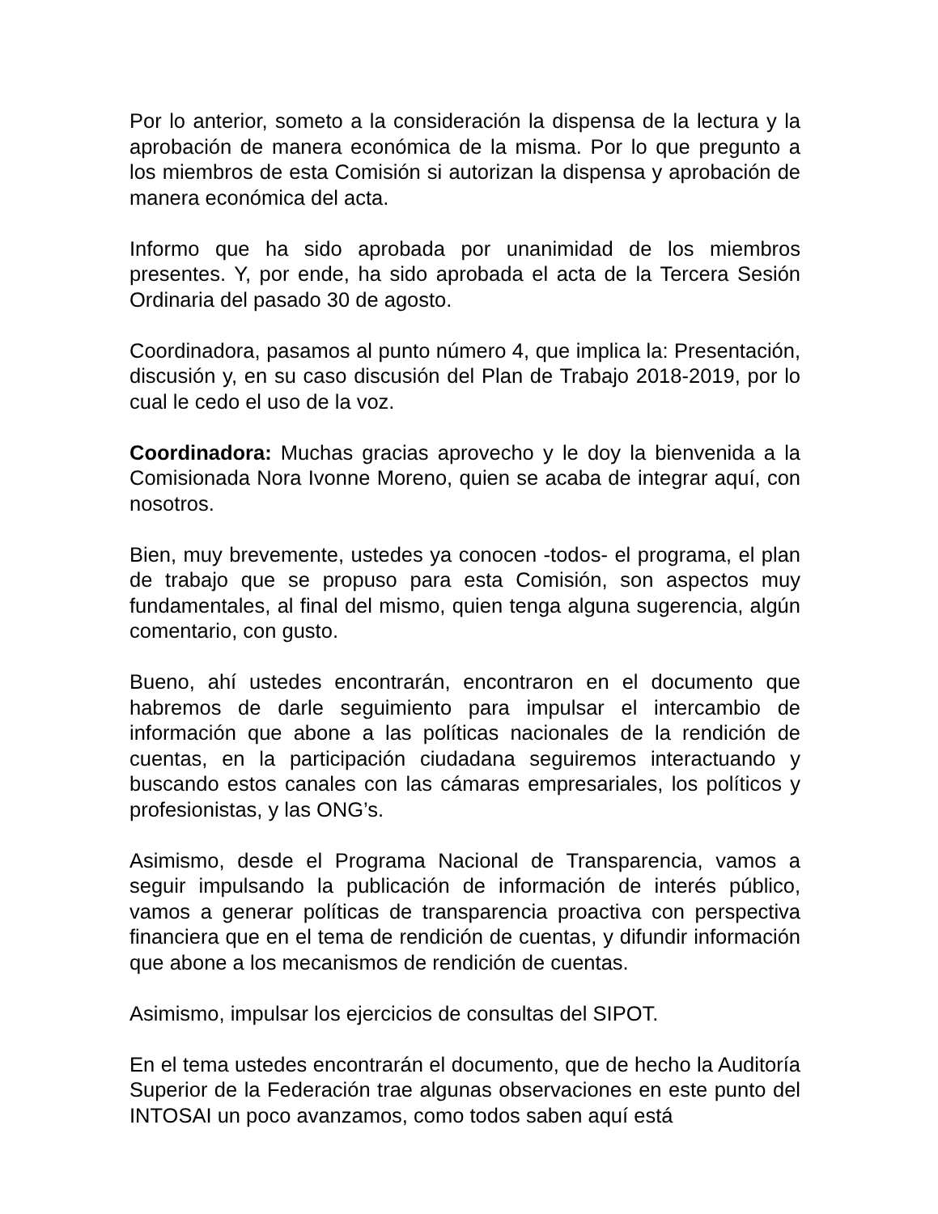Por lo anterior, someto a la consideración la dispensa de la lectura y la aprobación de manera económica de la misma. Por lo que pregunto a los miembros de esta Comisión si autorizan la dispensa y aprobación de manera económica del acta.
Informo que ha sido aprobada por unanimidad de los miembros presentes. Y, por ende, ha sido aprobada el acta de la Tercera Sesión Ordinaria del pasado 30 de agosto.
Coordinadora, pasamos al punto número 4, que implica la: Presentación, discusión y, en su caso discusión del Plan de Trabajo 2018-2019, por lo cual le cedo el uso de la voz.
Coordinadora: Muchas gracias aprovecho y le doy la bienvenida a la Comisionada Nora Ivonne Moreno, quien se acaba de integrar aquí, con nosotros.
Bien, muy brevemente, ustedes ya conocen -todos- el programa, el plan de trabajo que se propuso para esta Comisión, son aspectos muy fundamentales, al final del mismo, quien tenga alguna sugerencia, algún comentario, con gusto.
Bueno, ahí ustedes encontrarán, encontraron en el documento que habremos de darle seguimiento para impulsar el intercambio de información que abone a las políticas nacionales de la rendición de cuentas, en la participación ciudadana seguiremos interactuando y buscando estos canales con las cámaras empresariales, los políticos y profesionistas, y las ONG’s.
Asimismo, desde el Programa Nacional de Transparencia, vamos a seguir impulsando la publicación de información de interés público, vamos a generar políticas de transparencia proactiva con perspectiva financiera que en el tema de rendición de cuentas, y difundir información que abone a los mecanismos de rendición de cuentas.
Asimismo, impulsar los ejercicios de consultas del SIPOT.
En el tema ustedes encontrarán el documento, que de hecho la Auditoría Superior de la Federación trae algunas observaciones en este punto del INTOSAI un poco avanzamos, como todos saben aquí está